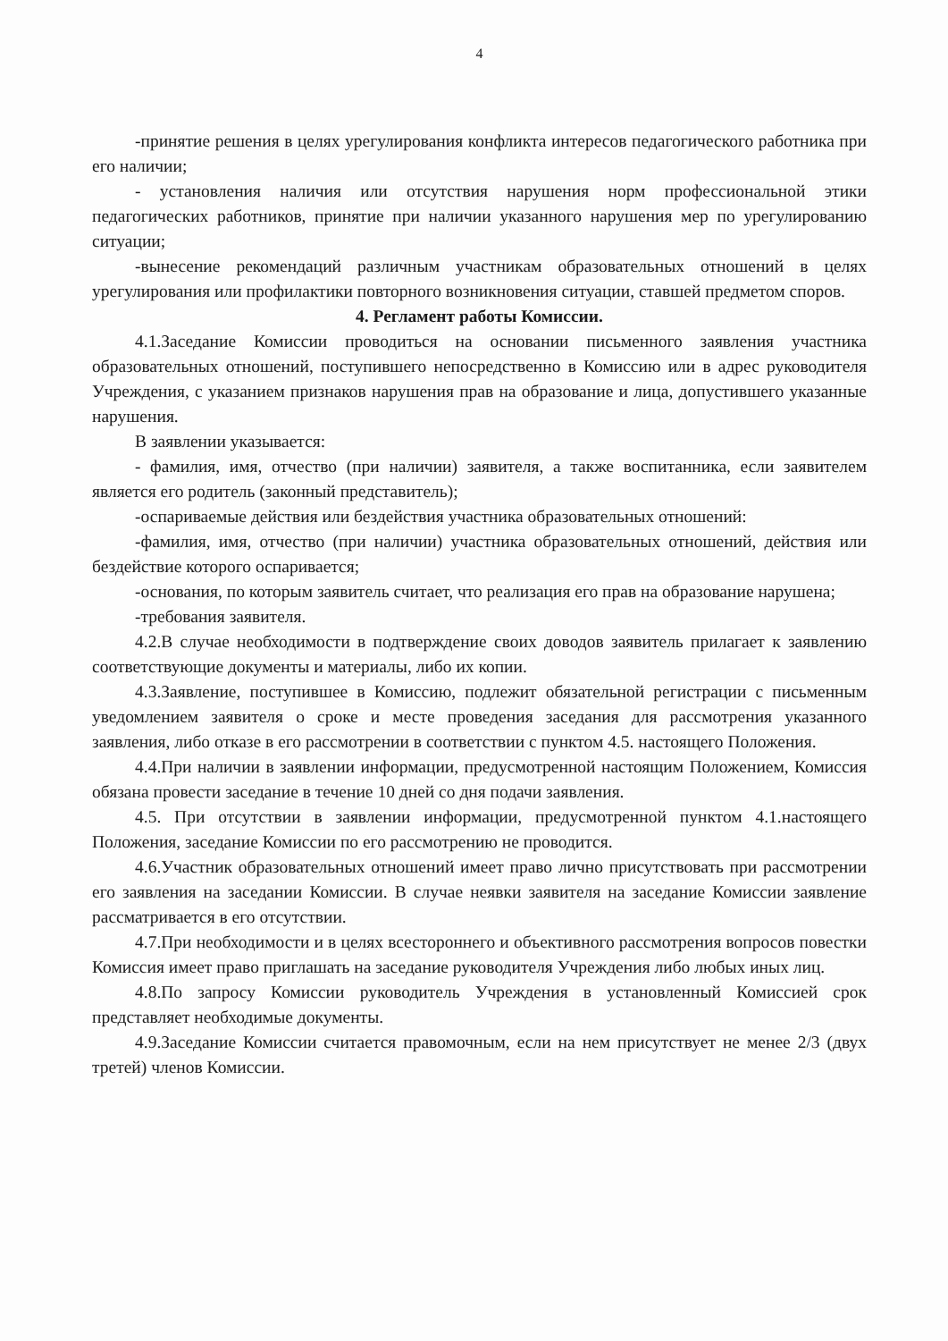4
-принятие решения в целях урегулирования конфликта интересов педагогического работника при его наличии;
- установления наличия или отсутствия нарушения норм профессиональной этики педагогических работников, принятие при наличии указанного нарушения мер по урегулированию ситуации;
-вынесение рекомендаций различным участникам образовательных отношений в целях урегулирования или профилактики повторного возникновения ситуации, ставшей предметом споров.
4. Регламент работы Комиссии.
4.1.Заседание Комиссии проводиться на основании письменного заявления участника образовательных отношений, поступившего непосредственно в Комиссию или в адрес руководителя Учреждения, с указанием признаков нарушения прав на образование и лица, допустившего указанные нарушения.
В заявлении указывается:
- фамилия, имя, отчество (при наличии) заявителя, а также воспитанника, если заявителем является его родитель (законный представитель);
-оспариваемые действия или бездействия участника образовательных отношений:
-фамилия, имя, отчество (при наличии) участника образовательных отношений, действия или бездействие которого оспаривается;
-основания, по которым заявитель считает, что реализация его прав на образование нарушена;
-требования заявителя.
4.2.В случае необходимости в подтверждение своих доводов заявитель прилагает к заявлению соответствующие документы и материалы, либо их копии.
4.3.Заявление, поступившее в Комиссию, подлежит обязательной регистрации с письменным уведомлением заявителя о сроке и месте проведения заседания для рассмотрения указанного заявления, либо отказе в его рассмотрении в соответствии с пунктом 4.5. настоящего Положения.
4.4.При наличии в заявлении информации, предусмотренной настоящим Положением, Комиссия обязана провести заседание в течение 10 дней со дня подачи заявления.
4.5. При отсутствии в заявлении информации, предусмотренной пунктом 4.1.настоящего Положения, заседание Комиссии по его рассмотрению не проводится.
4.6.Участник образовательных отношений имеет право лично присутствовать при рассмотрении его заявления на заседании Комиссии. В случае неявки заявителя на заседание Комиссии заявление рассматривается в его отсутствии.
4.7.При необходимости и в целях всестороннего и объективного рассмотрения вопросов повестки Комиссия имеет право приглашать на заседание руководителя Учреждения либо любых иных лиц.
4.8.По запросу Комиссии руководитель Учреждения в установленный Комиссией срок представляет необходимые документы.
4.9.Заседание Комиссии считается правомочным, если на нем присутствует не менее 2/3 (двух третей) членов Комиссии.